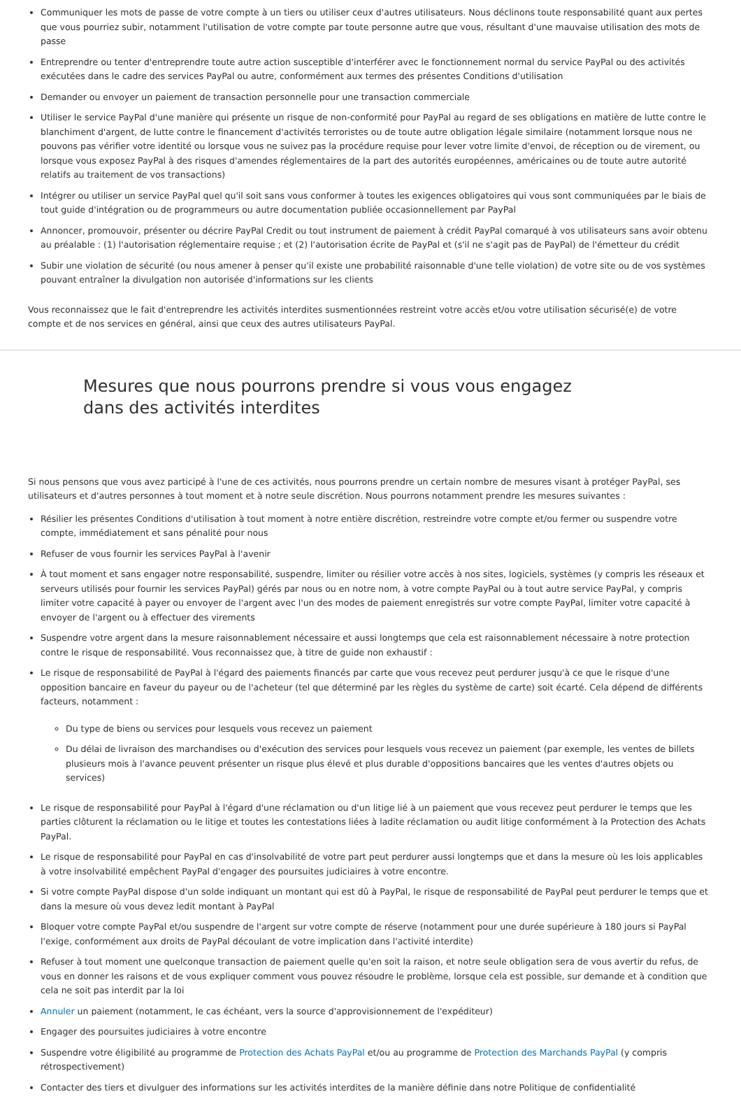Communiquer les mots de passe de votre compte à un tiers ou utiliser ceux d'autres utilisateurs. Nous déclinons toute responsabilité quant aux pertes que vous pourriez subir, notamment l'utilisation de votre compte par toute personne autre que vous, résultant d'une mauvaise utilisation des mots de passe
Entreprendre ou tenter d'entreprendre toute autre action susceptible d'interférer avec le fonctionnement normal du service PayPal ou des activités exécutées dans le cadre des services PayPal ou autre, conformément aux termes des présentes Conditions d'utilisation
Demander ou envoyer un paiement de transaction personnelle pour une transaction commerciale
Utiliser le service PayPal d'une manière qui présente un risque de non-conformité pour PayPal au regard de ses obligations en matière de lutte contre le blanchiment d'argent, de lutte contre le financement d'activités terroristes ou de toute autre obligation légale similaire (notamment lorsque nous ne pouvons pas vérifier votre identité ou lorsque vous ne suivez pas la procédure requise pour lever votre limite d'envoi, de réception ou de virement, ou lorsque vous exposez PayPal à des risques d'amendes réglementaires de la part des autorités européennes, américaines ou de toute autre autorité relatifs au traitement de vos transactions)
Intégrer ou utiliser un service PayPal quel qu'il soit sans vous conformer à toutes les exigences obligatoires qui vous sont communiquées par le biais de tout guide d'intégration ou de programmeurs ou autre documentation publiée occasionnellement par PayPal
Annoncer, promouvoir, présenter ou décrire PayPal Credit ou tout instrument de paiement à crédit PayPal comarqué à vos utilisateurs sans avoir obtenu au préalable : (1) l'autorisation réglementaire requise ; et (2) l'autorisation écrite de PayPal et (s'il ne s'agit pas de PayPal) de l'émetteur du crédit
Subir une violation de sécurité (ou nous amener à penser qu'il existe une probabilité raisonnable d'une telle violation) de votre site ou de vos systèmes pouvant entraîner la divulgation non autorisée d'informations sur les clients
Vous reconnaissez que le fait d'entreprendre les activités interdites susmentionnées restreint votre accès et/ou votre utilisation sécurisé(e) de votre compte et de nos services en général, ainsi que ceux des autres utilisateurs PayPal.
Mesures que nous pourrons prendre si vous vous engagez dans des activités interdites
Si nous pensons que vous avez participé à l'une de ces activités, nous pourrons prendre un certain nombre de mesures visant à protéger PayPal, ses utilisateurs et d'autres personnes à tout moment et à notre seule discrétion. Nous pourrons notamment prendre les mesures suivantes :
Résilier les présentes Conditions d'utilisation à tout moment à notre entière discrétion, restreindre votre compte et/ou fermer ou suspendre votre compte, immédiatement et sans pénalité pour nous
Refuser de vous fournir les services PayPal à l'avenir
À tout moment et sans engager notre responsabilité, suspendre, limiter ou résilier votre accès à nos sites, logiciels, systèmes (y compris les réseaux et serveurs utilisés pour fournir les services PayPal) gérés par nous ou en notre nom, à votre compte PayPal ou à tout autre service PayPal, y compris limiter votre capacité à payer ou envoyer de l'argent avec l'un des modes de paiement enregistrés sur votre compte PayPal, limiter votre capacité à envoyer de l'argent ou à effectuer des virements
Suspendre votre argent dans la mesure raisonnablement nécessaire et aussi longtemps que cela est raisonnablement nécessaire à notre protection contre le risque de responsabilité. Vous reconnaissez que, à titre de guide non exhaustif :
Le risque de responsabilité de PayPal à l'égard des paiements financés par carte que vous recevez peut perdurer jusqu'à ce que le risque d'une opposition bancaire en faveur du payeur ou de l'acheteur (tel que déterminé par les règles du système de carte) soit écarté. Cela dépend de différents facteurs, notamment :
Du type de biens ou services pour lesquels vous recevez un paiement
Du délai de livraison des marchandises ou d'exécution des services pour lesquels vous recevez un paiement (par exemple, les ventes de billets plusieurs mois à l'avance peuvent présenter un risque plus élevé et plus durable d'oppositions bancaires que les ventes d'autres objets ou services)
Le risque de responsabilité pour PayPal à l'égard d'une réclamation ou d'un litige lié à un paiement que vous recevez peut perdurer le temps que les parties clôturent la réclamation ou le litige et toutes les contestations liées à ladite réclamation ou audit litige conformément à la Protection des Achats PayPal.
Le risque de responsabilité pour PayPal en cas d'insolvabilité de votre part peut perdurer aussi longtemps que et dans la mesure où les lois applicables à votre insolvabilité empêchent PayPal d'engager des poursuites judiciaires à votre encontre.
Si votre compte PayPal dispose d'un solde indiquant un montant qui est dû à PayPal, le risque de responsabilité de PayPal peut perdurer le temps que et dans la mesure où vous devez ledit montant à PayPal
Bloquer votre compte PayPal et/ou suspendre de l'argent sur votre compte de réserve (notamment pour une durée supérieure à 180 jours si PayPal l'exige, conformément aux droits de PayPal découlant de votre implication dans l'activité interdite)
Refuser à tout moment une quelconque transaction de paiement quelle qu'en soit la raison, et notre seule obligation sera de vous avertir du refus, de vous en donner les raisons et de vous expliquer comment vous pouvez résoudre le problème, lorsque cela est possible, sur demande et à condition que cela ne soit pas interdit par la loi
Annuler un paiement (notamment, le cas échéant, vers la source d'approvisionnement de l'expéditeur)
Engager des poursuites judiciaires à votre encontre
Suspendre votre éligibilité au programme de Protection des Achats PayPal et/ou au programme de Protection des Marchands PayPal (y compris rétrospectivement)
Contacter des tiers et divulguer des informations sur les activités interdites de la manière définie dans notre Politique de confidentialité